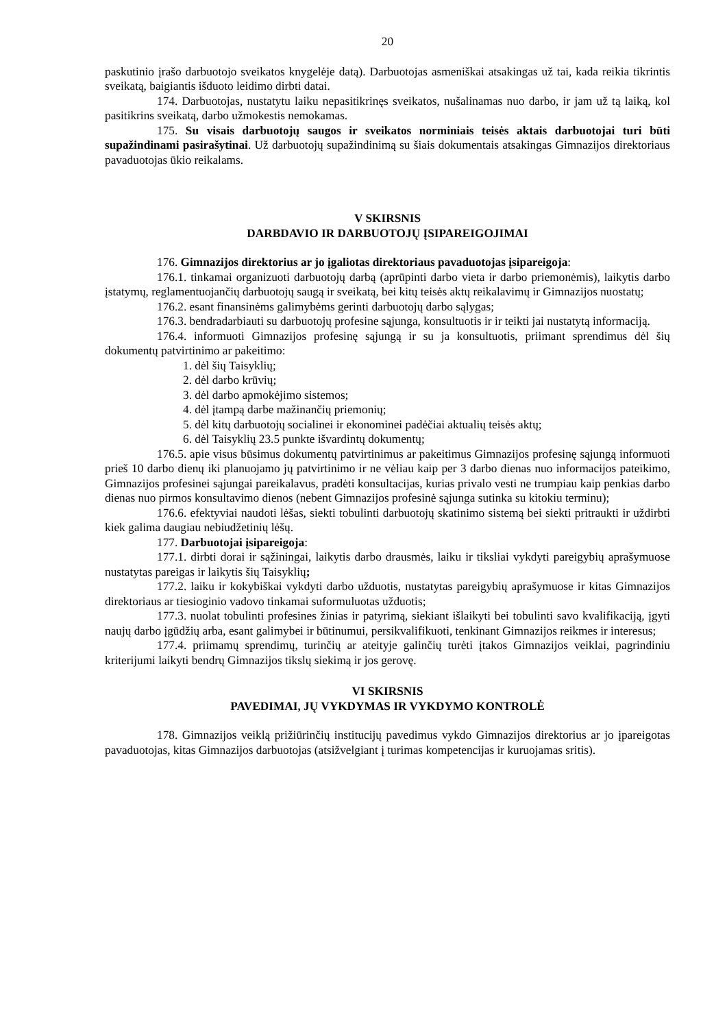20
paskutinio įrašo darbuotojo sveikatos knygelėje datą). Darbuotojas asmeniškai atsakingas už tai, kada reikia tikrintis sveikatą, baigiantis išduoto leidimo dirbti datai.
174. Darbuotojas, nustatytu laiku nepasitikrinęs sveikatos, nušalinamas nuo darbo, ir jam už tą laiką, kol pasitikrins sveikatą, darbo užmokestis nemokamas.
175. Su visais darbuotojų saugos ir sveikatos norminiais teisės aktais darbuotojai turi būti supažindinami pasirašytinai. Už darbuotojų supažindinimą su šiais dokumentais atsakingas Gimnazijos direktoriaus pavaduotojas ūkio reikalams.
V SKIRSNIS
DARBDAVIO IR DARBUOTOJŲ ĮSIPAREIGOJIMAI
176. Gimnazijos direktorius ar jo įgaliotas direktoriaus pavaduotojas įsipareigoja:
176.1. tinkamai organizuoti darbuotojų darbą (aprūpinti darbo vieta ir darbo priemonėmis), laikytis darbo įstatymų, reglamentuojančių darbuotojų saugą ir sveikatą, bei kitų teisės aktų reikalavimų ir Gimnazijos nuostatų;
176.2. esant finansinėms galimybėms gerinti darbuotojų darbo sąlygas;
176.3. bendradarbiauti su darbuotojų profesine sąjunga, konsultuotis ir ir teikti jai nustatytą informaciją.
176.4. informuoti Gimnazijos profesinę sąjungą ir su ja konsultuotis, priimant sprendimus dėl šių dokumentų patvirtinimo ar pakeitimo:
1. dėl šių Taisyklių;
2. dėl darbo krūvių;
3. dėl darbo apmokėjimo sistemos;
4. dėl įtampą darbe mažinančių priemonių;
5. dėl kitų darbuotojų socialinei ir ekonominei padėčiai aktualių teisės aktų;
6. dėl Taisyklių 23.5 punkte išvardintų dokumentų;
176.5. apie visus būsimus dokumentų patvirtinimus ar pakeitimus Gimnazijos profesinę sąjungą informuoti prieš 10 darbo dienų iki planuojamo jų patvirtinimo ir ne vėliau kaip per 3 darbo dienas nuo informacijos pateikimo, Gimnazijos profesinei sąjungai pareikalavus, pradėti konsultacijas, kurias privalo vesti ne trumpiau kaip penkias darbo dienas nuo pirmos konsultavimo dienos (nebent Gimnazijos profesinė sąjunga sutinka su kitokiu terminu);
176.6. efektyviai naudoti lėšas, siekti tobulinti darbuotojų skatinimo sistemą bei siekti pritraukti ir uždirbti kiek galima daugiau nebiudžetinių lėšų.
177. Darbuotojai įsipareigoja:
177.1. dirbti dorai ir sąžiningai, laikytis darbo drausmės, laiku ir tiksliai vykdyti pareigybių aprašymuose nustatytas pareigas ir laikytis šių Taisyklių;
177.2. laiku ir kokybiškai vykdyti darbo užduotis, nustatytas pareigybių aprašymuose ir kitas Gimnazijos direktoriaus ar tiesioginio vadovo tinkamai suformuluotas užduotis;
177.3. nuolat tobulinti profesines žinias ir patyrimą, siekiant išlaikyti bei tobulinti savo kvalifikaciją, įgyti naujų darbo įgūdžių arba, esant galimybei ir būtinumui, persikvalifikuoti, tenkinant Gimnazijos reikmes ir interesus;
177.4. priimamų sprendimų, turinčių ar ateityje galinčių turėti įtakos Gimnazijos veiklai, pagrindiniu kriterijumi laikyti bendrų Gimnazijos tikslų siekimą ir jos gerovę.
VI SKIRSNIS
PAVEDIMAI, JŲ VYKDYMAS IR VYKDYMO KONTROLĖ
178. Gimnazijos veiklą prižiūrinčių institucijų pavedimus vykdo Gimnazijos direktorius ar jo įpareigotas pavaduotojas, kitas Gimnazijos darbuotojas (atsižvelgiant į turimas kompetencijas ir kuruojamas sritis).